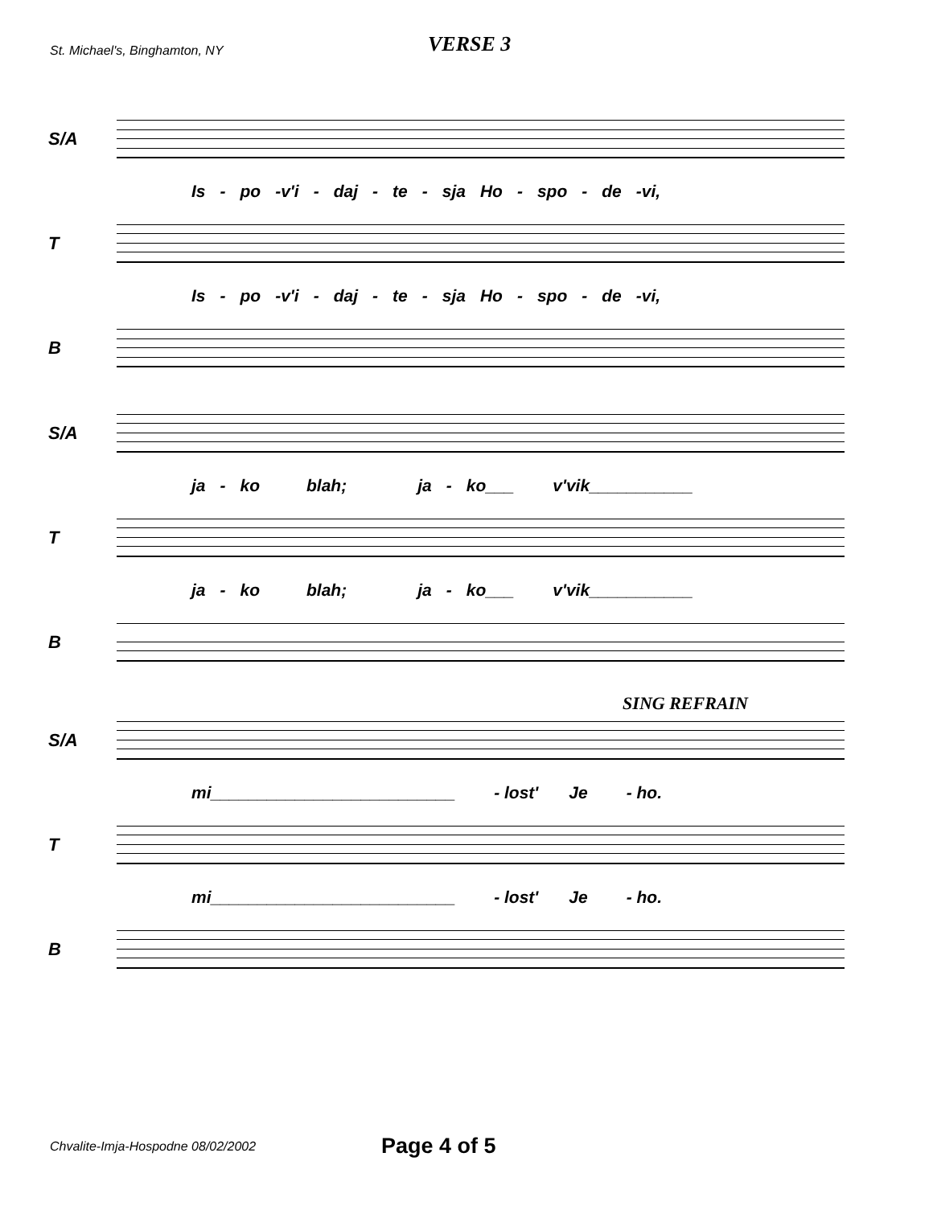St. Michael's, Binghamton, NY
VERSE 3
S/A
Is - po -v'i - daj - te - sja Ho - spo - de -vi,
T
Is - po -v'i - daj - te - sja Ho - spo - de -vi,
B
S/A
ja - ko blah; ja - ko___ v'vik___________
T
ja - ko blah; ja - ko___ v'vik___________
B
SING REFRAIN
S/A
mi__________________________ - lost' Je - ho.
T
mi__________________________ - lost' Je - ho.
B
Chvalite-Imja-Hospodne 08/02/2002 Page 4 of 5